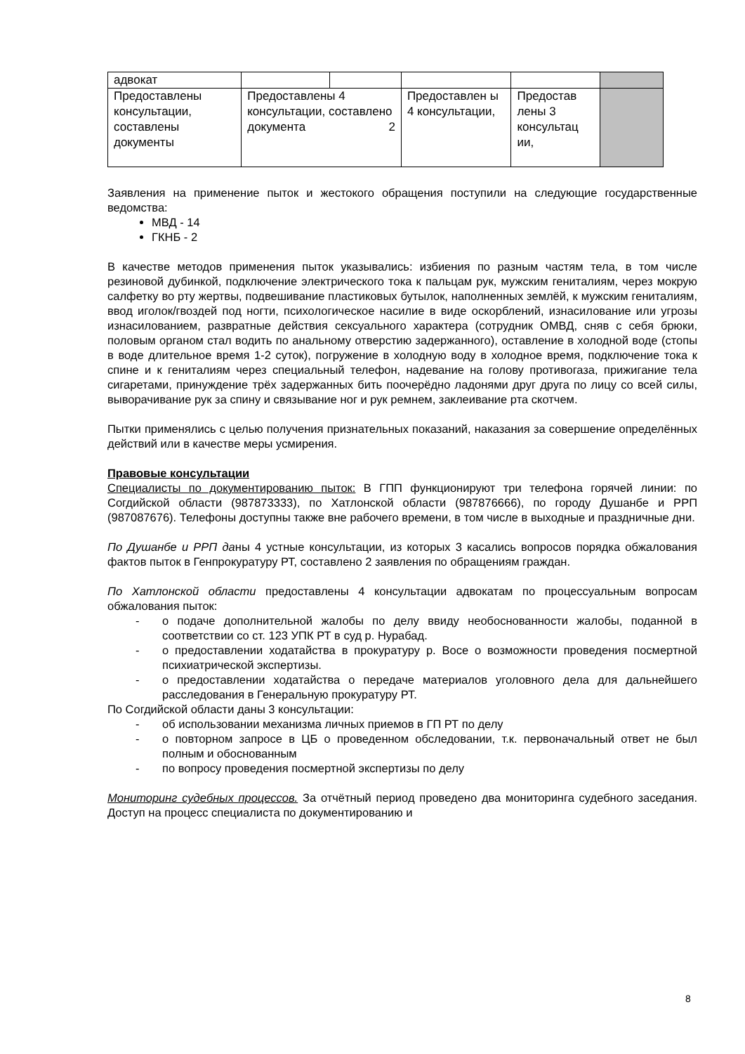| адвокат | | | | | |
| Предоставлены консультации, составлены документы | Предоставлены 4 консультации, составлено 2 документа | | Предоставлен ы 4 консультации, | Предостав лены 3 консультац ии, | |
Заявления на применение пыток и жестокого обращения поступили на следующие государственные ведомства:
МВД - 14
ГКНБ - 2
В качестве методов применения пыток указывались: избиения по разным частям тела, в том числе резиновой дубинкой, подключение электрического тока к пальцам рук, мужским гениталиям, через мокрую салфетку во рту жертвы, подвешивание пластиковых бутылок, наполненных землёй, к мужским гениталиям, ввод иголок/гвоздей под ногти, психологическое насилие в виде оскорблений, изнасилование или угрозы изнасилованием, развратные действия сексуального характера (сотрудник ОМВД, сняв с себя брюки, половым органом стал водить по анальному отверстию задержанного), оставление в холодной воде (стопы в воде длительное время 1-2 суток), погружение в холодную воду в холодное время, подключение тока к спине и к гениталиям через специальный телефон, надевание на голову противогаза, прижигание тела сигаретами, принуждение трёх задержанных бить поочерёдно ладонями друг друга по лицу со всей силы, выворачивание рук за спину и связывание ног и рук ремнем, заклеивание рта скотчем.
Пытки применялись с целью получения признательных показаний, наказания за совершение определённых действий или в качестве меры усмирения.
Правовые консультации
Специалисты по документированию пыток: В ГПП функционируют три телефона горячей линии: по Согдийской области (987873333), по Хатлонской области (987876666), по городу Душанбе и РРП (987087676). Телефоны доступны также вне рабочего времени, в том числе в выходные и праздничные дни.
По Душанбе и РРП даны 4 устные консультации, из которых 3 касались вопросов порядка обжалования фактов пыток в Генпрокуратуру РТ, составлено 2 заявления по обращениям граждан.
По Хатлонской области предоставлены 4 консультации адвокатам по процессуальным вопросам обжалования пыток:
- о подаче дополнительной жалобы по делу ввиду необоснованности жалобы, поданной в соответствии со ст. 123 УПК РТ в суд р. Нурабад.
- о предоставлении ходатайства в прокуратуру р. Восе о возможности проведения посмертной психиатрической экспертизы.
- о предоставлении ходатайства о передаче материалов уголовного дела для дальнейшего расследования в Генеральную прокуратуру РТ.
По Согдийской области даны 3 консультации:
- об использовании механизма личных приемов в ГП РТ по делу
- о повторном запросе в ЦБ о проведенном обследовании, т.к. первоначальный ответ не был полным и обоснованным
- по вопросу проведения посмертной экспертизы по делу
Мониторинг судебных процессов. За отчётный период проведено два мониторинга судебного заседания. Доступ на процесс специалиста по документированию и
8